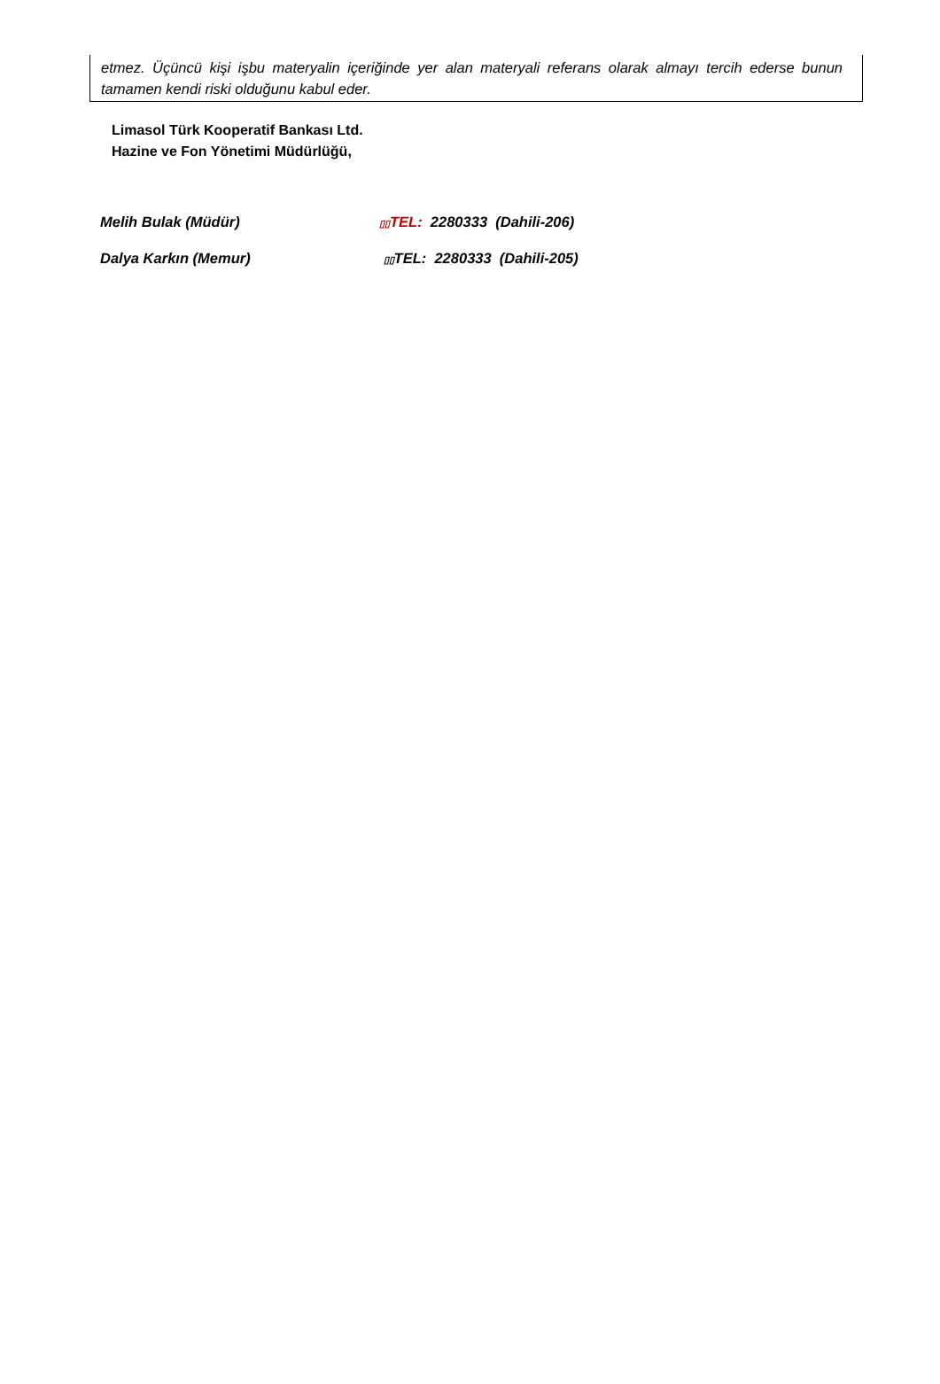etmez. Üçüncü kişi işbu materyalin içeriğinde yer alan materyali referans olarak almayı tercih ederse bunun tamamen kendi riski olduğunu kabul eder.
Limasol Türk Kooperatif Bankası Ltd.
Hazine ve Fon Yönetimi Müdürlüğü,
Melih Bulak (Müdür) ▯▯TEL: 2280333 (Dahili-206)
Dalya Karkın (Memur) ▯▯TEL: 2280333 (Dahili-205)